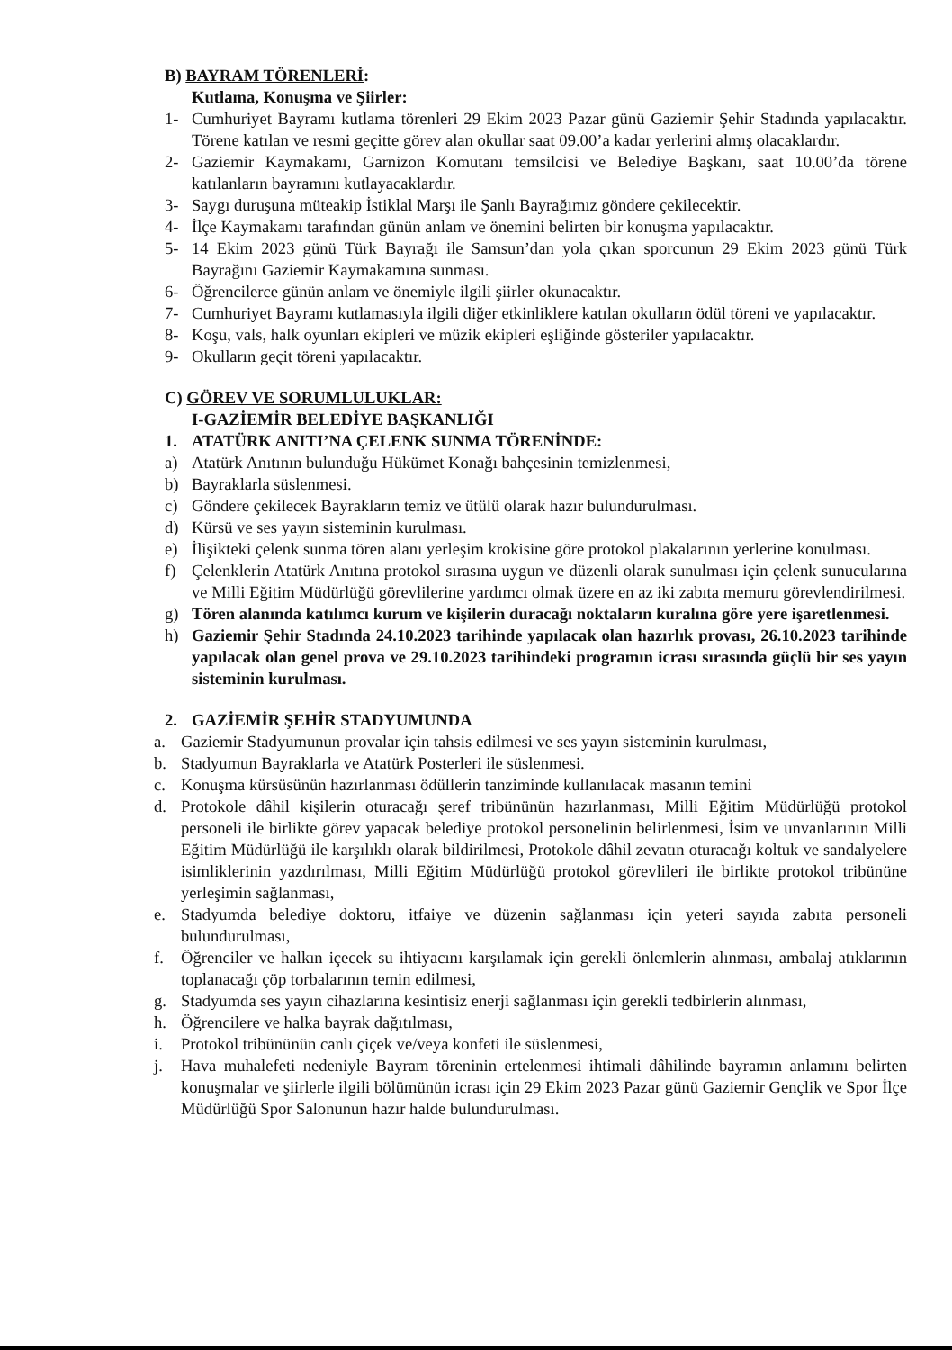B) BAYRAM TÖRENLERİ:
Kutlama, Konuşma ve Şiirler:
1- Cumhuriyet Bayramı kutlama törenleri 29 Ekim 2023 Pazar günü Gaziemir Şehir Stadında yapılacaktır. Törene katılan ve resmi geçitte görev alan okullar saat 09.00’a kadar yerlerini almış olacaklardır.
2- Gaziemir Kaymakamı, Garnizon Komutanı temsilcisi ve Belediye Başkanı, saat 10.00’da törene katılanların bayramını kutlayacaklardır.
3- Saygı duruşuna müteakip İstiklal Marşı ile Şanlı Bayrağımız göndere çekilecektir.
4- İlçe Kaymakamı tarafından günün anlam ve önemini belirten bir konuşma yapılacaktır.
5- 14 Ekim 2023 günü Türk Bayrağı ile Samsun’dan yola çıkan sporcunun 29 Ekim 2023 günü Türk Bayrağını Gaziemir Kaymakamına sunması.
6- Öğrencilerce günün anlam ve önemiyle ilgili şiirler okunacaktır.
7- Cumhuriyet Bayramı kutlamasıyla ilgili diğer etkinliklere katılan okulların ödül töreni ve yapılacaktır.
8- Koşu, vals, halk oyunları ekipleri ve müzik ekipleri eşliğinde gösteriler yapılacaktır.
9- Okulların geçit töreni yapılacaktır.
C) GÖREV VE SORUMLULUKLAR:
I-GAZİEMİR BELEDİYE BAŞKANLIĞI
1. ATATÜRK ANITI’NA ÇELENK SUNMA TÖRENİNDE:
a) Atatürk Anıtının bulunduğu Hükümet Konağı bahçesinin temizlenmesi,
b) Bayraklarla süslenmesi.
c) Göndere çekilecek Bayrakların temiz ve ütülü olarak hazır bulundurulması.
d) Kürsü ve ses yayın sisteminin kurulması.
e) İlişikteki çelenk sunma tören alanı yerleşim krokisine göre protokol plakalarının yerlerine konulması.
f) Çelenklerin Atatürk Anıtına protokol sırasına uygun ve düzenli olarak sunulması için çelenk sunucularına ve Milli Eğitim Müdürlüğü görevlilerine yardımcı olmak üzere en az iki zabıta memuru görevlendirilmesi.
g) Tören alanında katılımcı kurum ve kişilerin duracağı noktaların kuralına göre yere işaretlenmesi.
h) Gaziemir Şehir Stadında 24.10.2023 tarihinde yapılacak olan hazırlık provası, 26.10.2023 tarihinde yapılacak olan genel prova ve 29.10.2023 tarihindeki programın icrası sırasında güçlü bir ses yayın sisteminin kurulması.
2. GAZİEMİR ŞEHİR STADYUMUNDA
a. Gaziemir Stadyumunun provalar için tahsis edilmesi ve ses yayın sisteminin kurulması,
b. Stadyumun Bayraklarla ve Atatürk Posterleri ile süslenmesi.
c. Konuşma kürsüsünün hazırlanması ödüllerin tanziminde kullanılacak masanın temini
d. Protokole dâhil kişilerin oturacağı şeref tribününün hazırlanması, Milli Eğitim Müdürlüğü protokol personeli ile birlikte görev yapacak belediye protokol personelinin belirlenmesi, İsim ve unvanlarının Milli Eğitim Müdürlüğü ile karşılıklı olarak bildirilmesi, Protokole dâhil zevatın oturacağı koltuk ve sandalyelere isimliklerinin yazdırılması, Milli Eğitim Müdürlüğü protokol görevlileri ile birlikte protokol tribününe yerleşimin sağlanması,
e. Stadyumda belediye doktoru, itfaiye ve düzenin sağlanması için yeteri sayıda zabıta personeli bulundurulması,
f. Öğrenciler ve halkın içecek su ihtiyacını karşılamak için gerekli önlemlerin alınması, ambalaj atıklarının toplanacağı çöp torbalarının temin edilmesi,
g. Stadyumda ses yayın cihazlarına kesintisiz enerji sağlanması için gerekli tedbirlerin alınması,
h. Öğrencilere ve halka bayrak dağıtılması,
i. Protokol tribününün canlı çiçek ve/veya konfeti ile süslenmesi,
j. Hava muhalefeti nedeniyle Bayram töreninin ertelenmesi ihtimali dâhilinde bayramın anlamını belirten konuşmalar ve şiirlerle ilgili bölümünün icrası için 29 Ekim 2023 Pazar günü Gaziemir Gençlik ve Spor İlçe Müdürlüğü Spor Salonunun hazır halde bulundurulması.